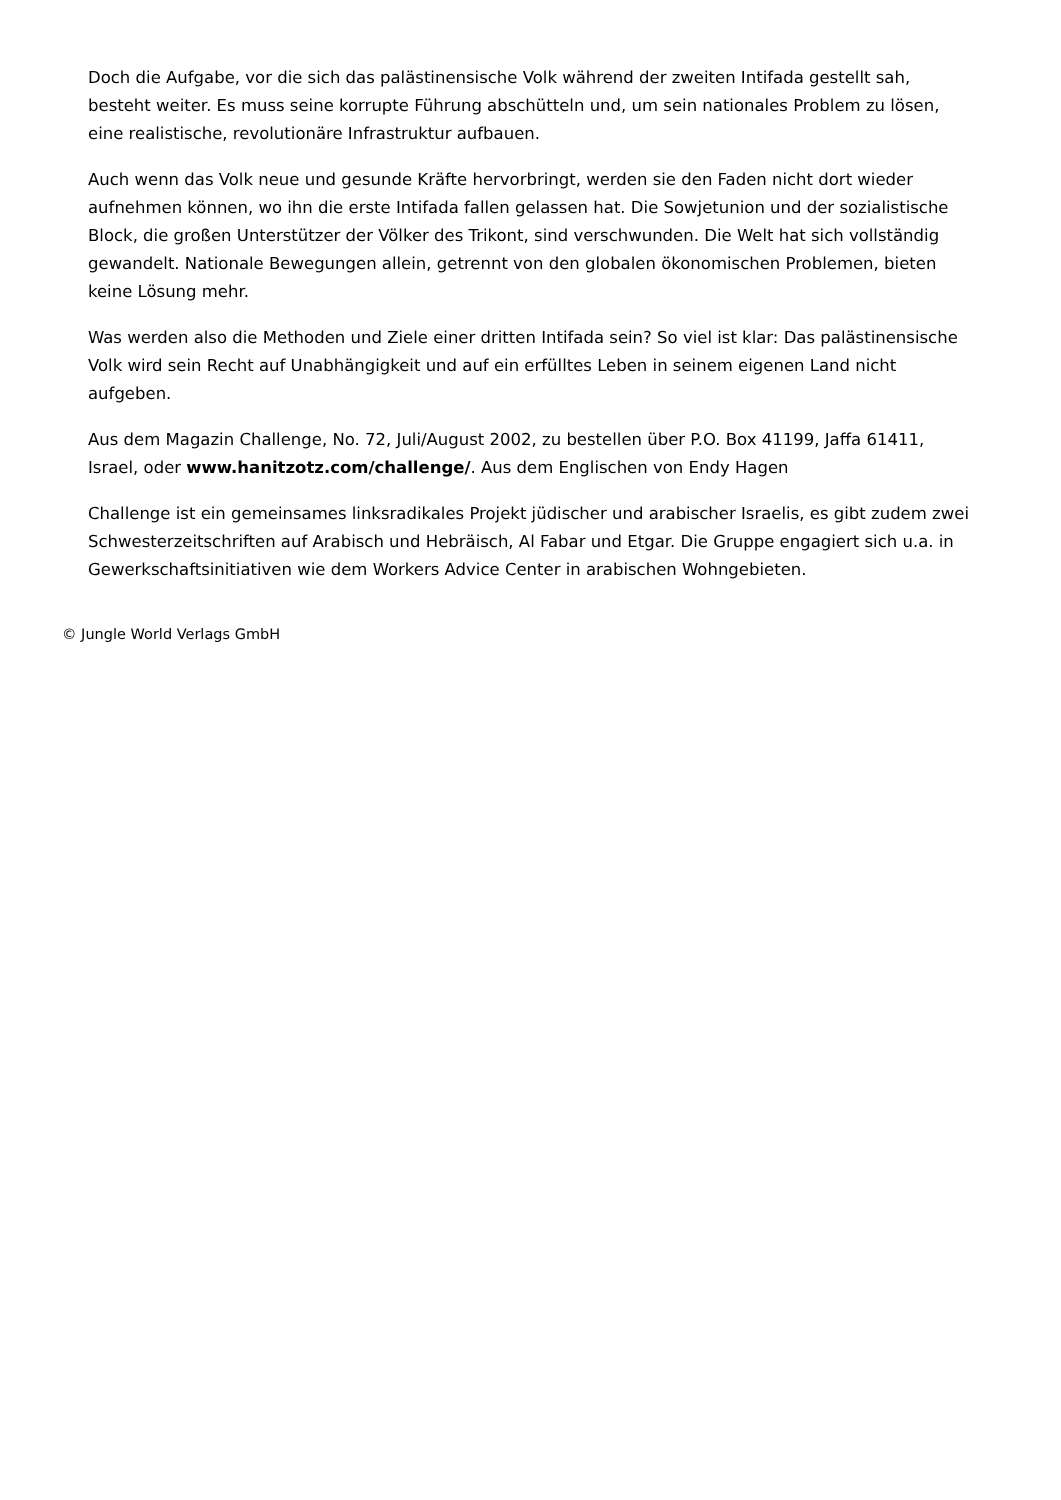Doch die Aufgabe, vor die sich das palästinensische Volk während der zweiten Intifada gestellt sah, besteht weiter. Es muss seine korrupte Führung abschütteln und, um sein nationales Problem zu lösen, eine realistische, revolutionäre Infrastruktur aufbauen.
Auch wenn das Volk neue und gesunde Kräfte hervorbringt, werden sie den Faden nicht dort wieder aufnehmen können, wo ihn die erste Intifada fallen gelassen hat. Die Sowjetunion und der sozialistische Block, die großen Unterstützer der Völker des Trikont, sind verschwunden. Die Welt hat sich vollständig gewandelt. Nationale Bewegungen allein, getrennt von den globalen ökonomischen Problemen, bieten keine Lösung mehr.
Was werden also die Methoden und Ziele einer dritten Intifada sein? So viel ist klar: Das palästinensische Volk wird sein Recht auf Unabhängigkeit und auf ein erfülltes Leben in seinem eigenen Land nicht aufgeben.
Aus dem Magazin Challenge, No. 72, Juli/August 2002, zu bestellen über P.O. Box 41199, Jaffa 61411, Israel, oder www.hanitzotz.com/challenge/. Aus dem Englischen von Endy Hagen
Challenge ist ein gemeinsames linksradikales Projekt jüdischer und arabischer Israelis, es gibt zudem zwei Schwesterzeitschriften auf Arabisch und Hebräisch, Al Fabar und Etgar. Die Gruppe engagiert sich u.a. in Gewerkschaftsinitiativen wie dem Workers Advice Center in arabischen Wohngebieten.
© Jungle World Verlags GmbH